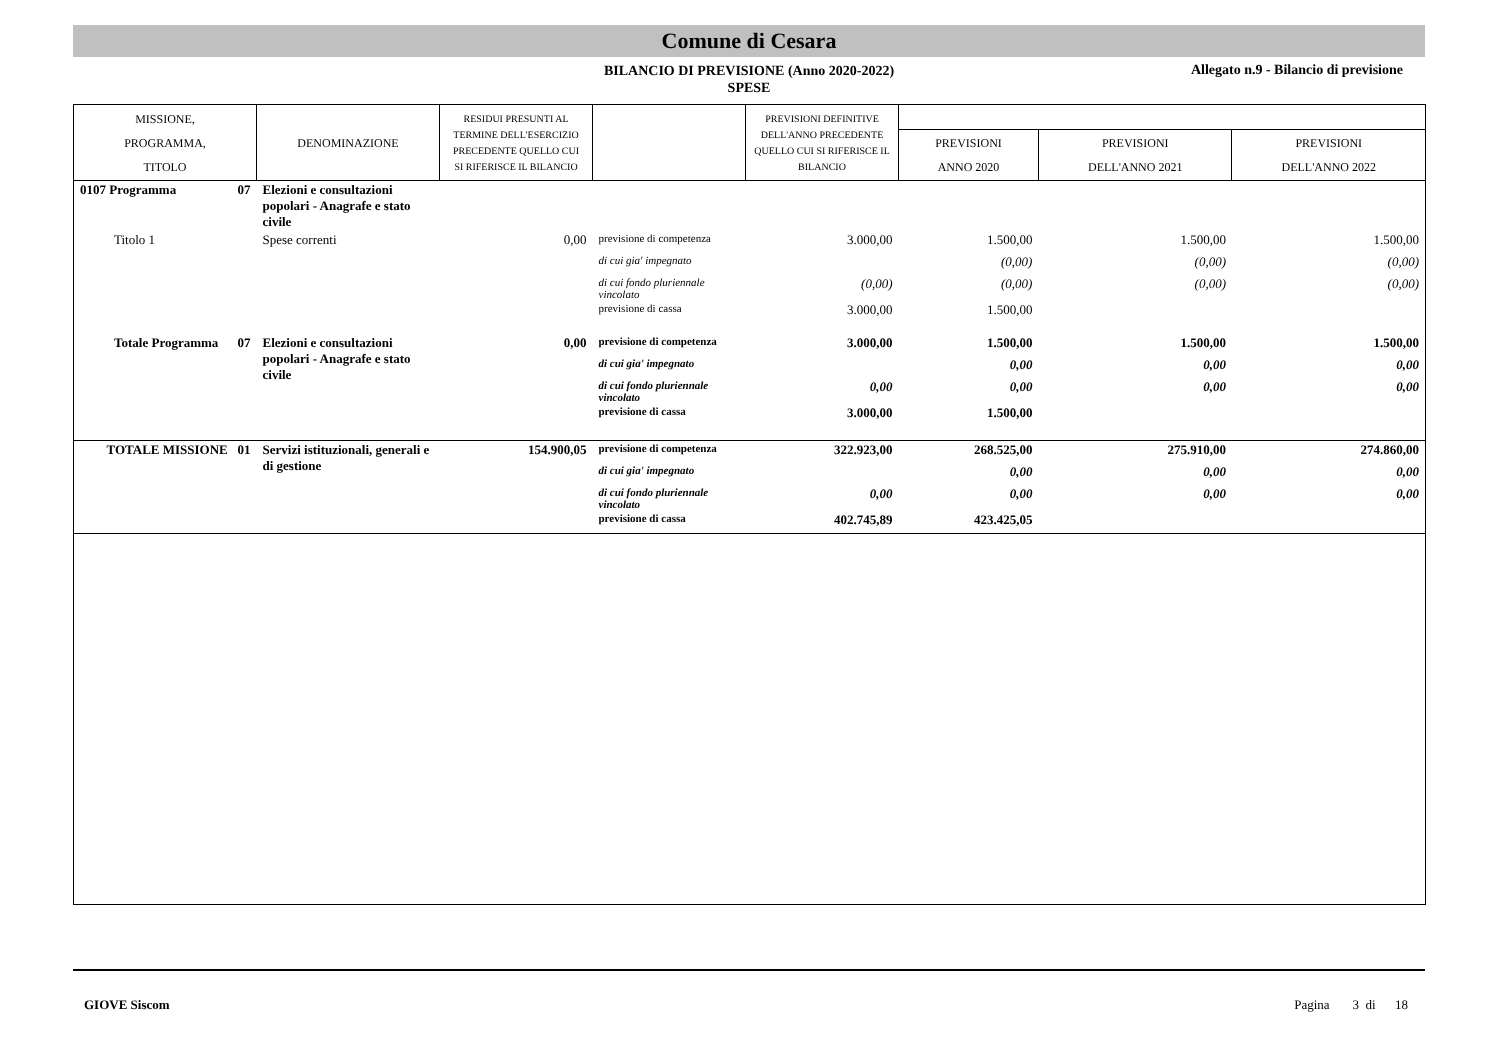Comune di Cesara
BILANCIO DI PREVISIONE (Anno 2020-2022)
SPESE
Allegato n.9 - Bilancio di previsione
| MISSIONE, PROGRAMMA, TITOLO | DENOMINAZIONE | RESIDUI PRESUNTI AL TERMINE DELL'ESERCIZIO PRECEDENTE QUELLO CUI SI RIFERISCE IL BILANCIO | | PREVISIONI DEFINITIVE DELL'ANNO PRECEDENTE QUELLO CUI SI RIFERISCE IL BILANCIO | | | |
| --- | --- | --- | --- | --- | --- | --- | --- |
| | | | | | PREVISIONI ANNO 2020 | PREVISIONI DELL'ANNO 2021 | PREVISIONI DELL'ANNO 2022 |
| 0107 Programma 07 | Elezioni e consultazioni popolari - Anagrafe e stato civile | | | | | | |
| Titolo 1 | Spese correnti | 0,00 | previsione di competenza | 3.000,00 | 1.500,00 | 1.500,00 | 1.500,00 |
| | | | di cui gia' impegnato | | (0,00) | (0,00) | (0,00) |
| | | | di cui fondo pluriennale vincolato | (0,00) | (0,00) | (0,00) | (0,00) |
| | | | previsione di cassa | 3.000,00 | 1.500,00 | | |
| Totale Programma 07 | Elezioni e consultazioni popolari - Anagrafe e stato civile | 0,00 | previsione di competenza | 3.000,00 | 1.500,00 | 1.500,00 | 1.500,00 |
| | | | di cui gia' impegnato | | 0,00 | 0,00 | 0,00 |
| | | | di cui fondo pluriennale vincolato | 0,00 | 0,00 | 0,00 | 0,00 |
| | | | previsione di cassa | 3.000,00 | 1.500,00 | | |
| TOTALE MISSIONE 01 | Servizi istituzionali, generali e di gestione | 154.900,05 | previsione di competenza | 322.923,00 | 268.525,00 | 275.910,00 | 274.860,00 |
| | | | di cui gia' impegnato | | 0,00 | 0,00 | 0,00 |
| | | | di cui fondo pluriennale vincolato | 0,00 | 0,00 | 0,00 | 0,00 |
| | | | previsione di cassa | 402.745,89 | 423.425,05 | | |
GIOVE Siscom Pagina 3 di 18